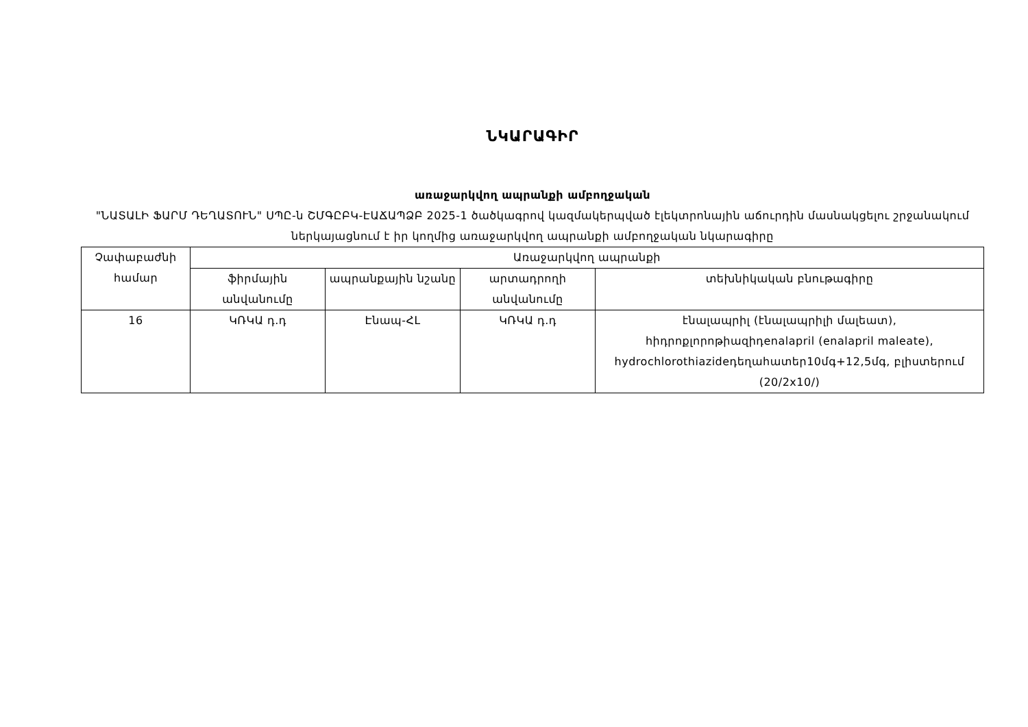ՆԿԱՐԱԳԻՐ
առաջարկվող ապրանքի ամբողջական
"ՆԱՏԱԼԻ ՖԱՐՄ ԴԵՂԱՏՈՒՆ" ՍՊԸ-ն ՇՄԳԸԲԿ-ԷԱՃԱՊՁԲ 2025-1 ծածկագրով կազմակերպված էլեկտրոնային աճուրդին մասնակցելու շրջանակում ներկայացնում է իր կողմից առաջարկվող ապրանքի ամբողջական նկարագիրը
| Չափաբաժնի համար | Առաջարկվող ապրանքի | | | |
| --- | --- | --- | --- | --- |
| | ֆիրմային անվանումը | ապրանքային նշանը | արտադրողի անվանումը | տեխնիկական բնութագիրը |
| 16 | ԿՌԿԱ դ.դ | Էնապ-ՀԼ | ԿՌԿԱ դ.դ | էնալապրիլ (էնալապրիլի մալեատ), հիդրոքլորոթիազիդenalapril (enalapril maleate), hydrochlorothiazideդեղահատեր10մգ+12,5մգ, բլիստերում (20/2x10/) |